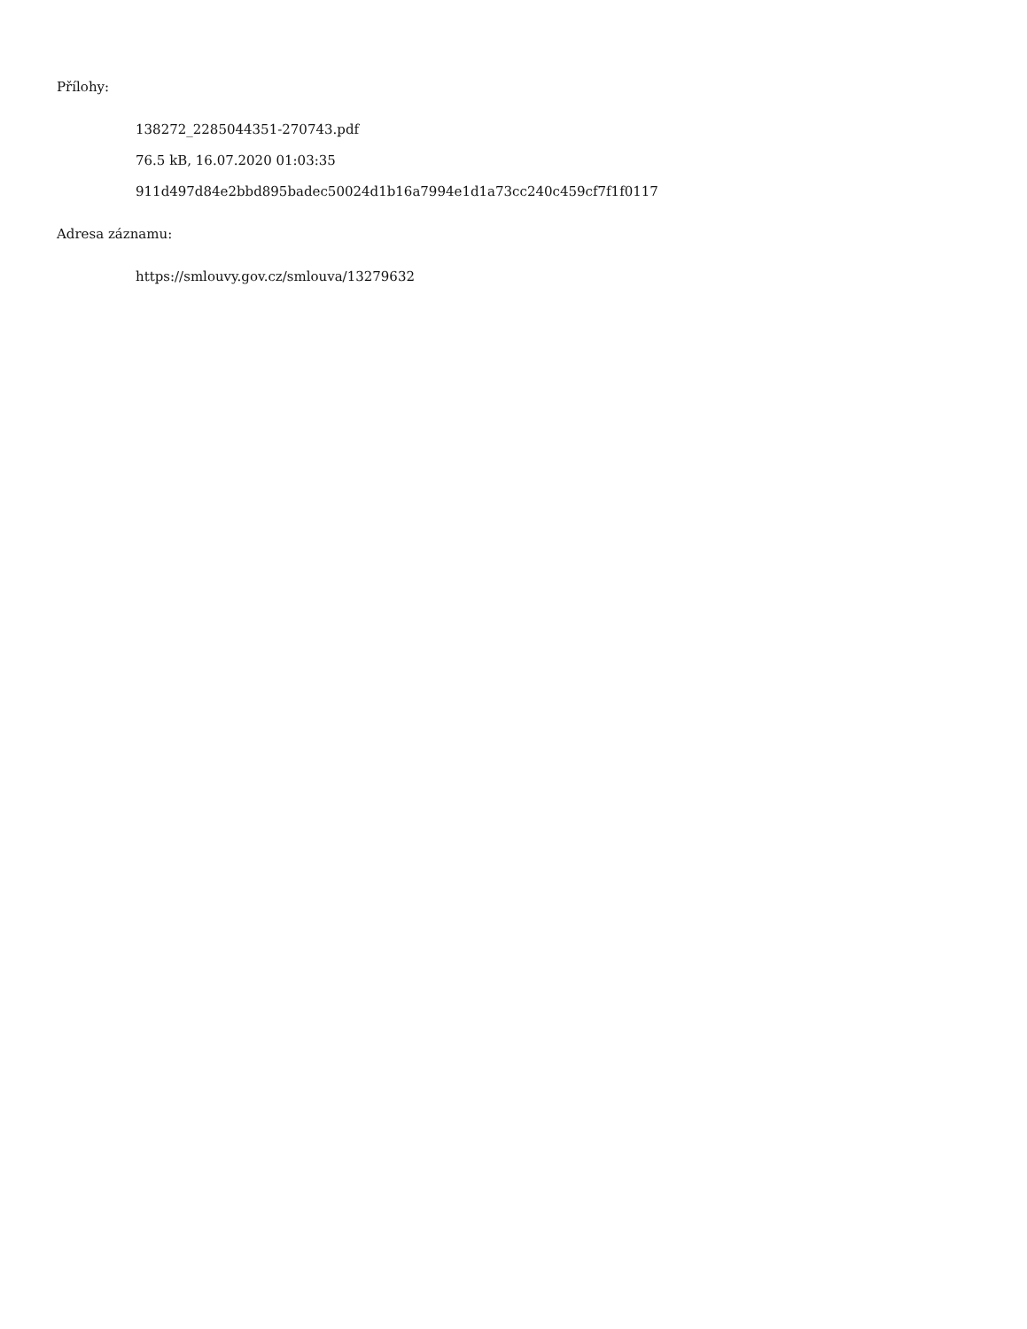Přílohy:
138272_2285044351-270743.pdf
76.5 kB, 16.07.2020 01:03:35
911d497d84e2bbd895badec50024d1b16a7994e1d1a73cc240c459cf7f1f0117
Adresa záznamu:
https://smlouvy.gov.cz/smlouva/13279632